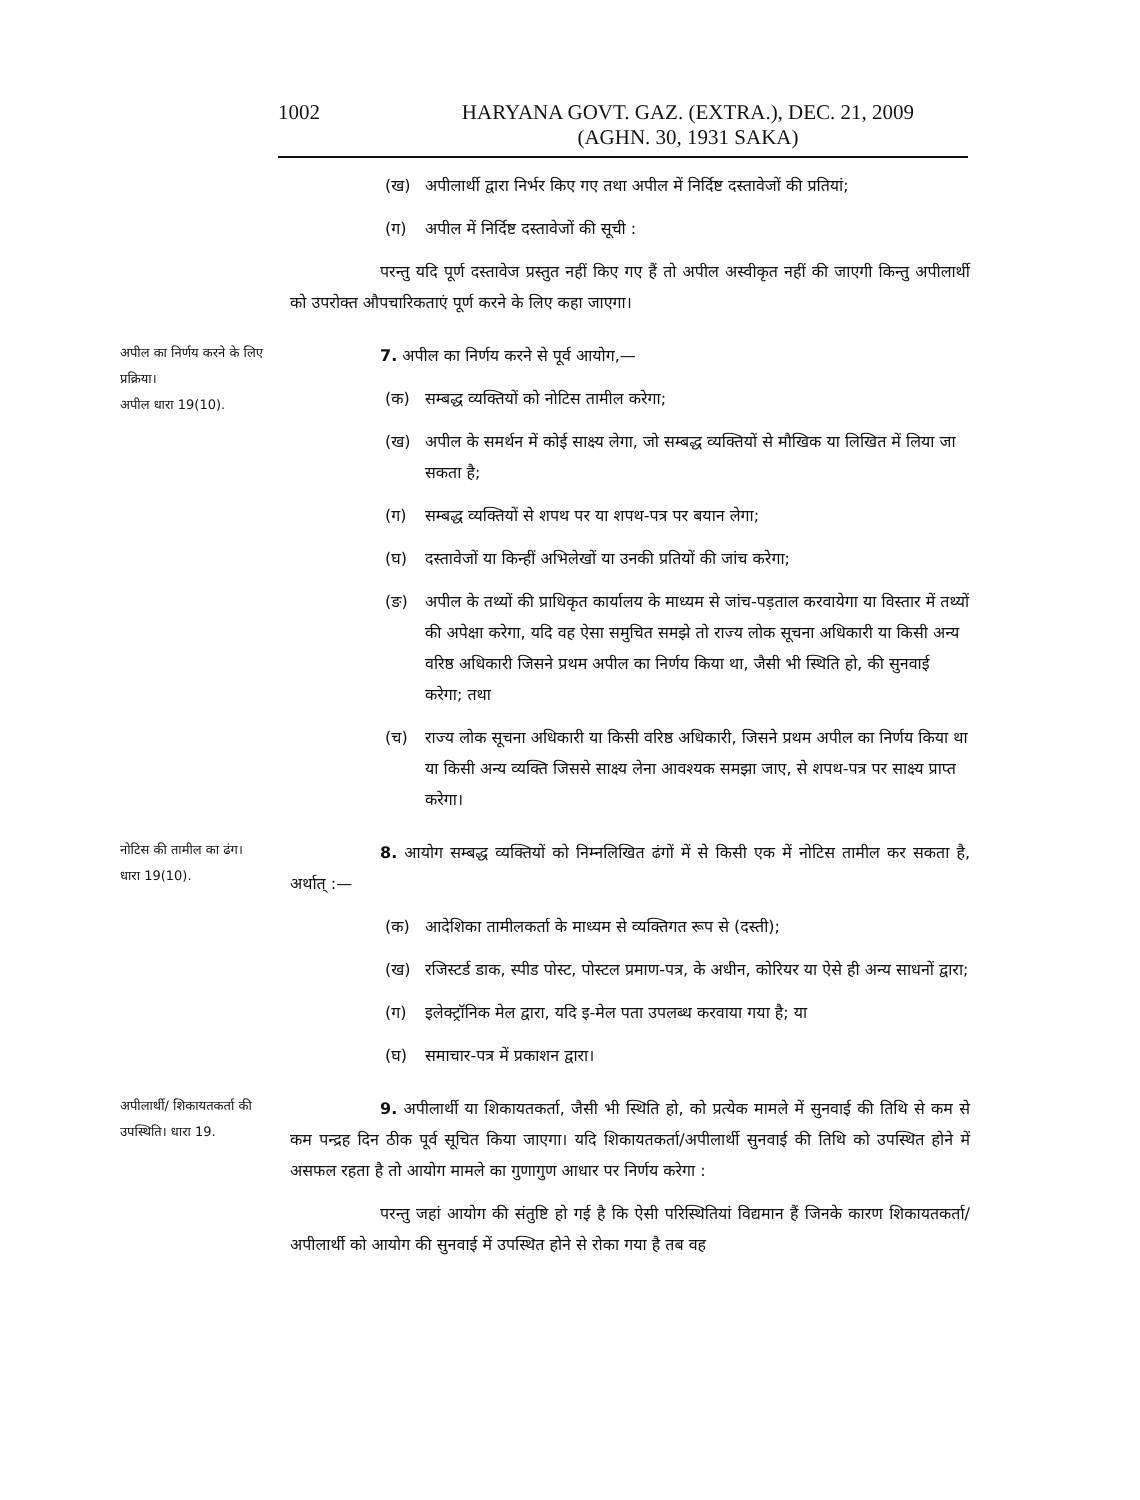1002 HARYANA GOVT. GAZ. (EXTRA.), DEC. 21, 2009
(AGHN. 30, 1931 SAKA)
(ख) अपीलार्थी द्वारा निर्भर किए गए तथा अपील में निर्दिष्ट दस्तावेजों की प्रतियां;
(ग) अपील में निर्दिष्ट दस्तावेजों की सूची :
परन्तु यदि पूर्ण दस्तावेज प्रस्तुत नहीं किए गए हैं तो अपील अस्वीकृत नहीं की जाएगी किन्तु अपीलार्थी को उपरोक्त औपचारिकताएं पूर्ण करने के लिए कहा जाएगा।
अपील का निर्णय करने के लिए प्रक्रिया।
अपील धारा 19(10).
7. अपील का निर्णय करने से पूर्व आयोग,—
(क) सम्बद्ध व्यक्तियों को नोटिस तामील करेगा;
(ख) अपील के समर्थन में कोई साक्ष्य लेगा, जो सम्बद्ध व्यक्तियों से मौखिक या लिखित में लिया जा सकता है;
(ग) सम्बद्ध व्यक्तियों से शपथ पर या शपथ-पत्र पर बयान लेगा;
(घ) दस्तावेजों या किन्हीं अभिलेखों या उनकी प्रतियों की जांच करेगा;
(ङ) अपील के तथ्यों की प्राधिकृत कार्यालय के माध्यम से जांच-पड़ताल करवायेगा या विस्तार में तथ्यों की अपेक्षा करेगा, यदि वह ऐसा समुचित समझे तो राज्य लोक सूचना अधिकारी या किसी अन्य वरिष्ठ अधिकारी जिसने प्रथम अपील का निर्णय किया था, जैसी भी स्थिति हो, की सुनवाई करेगा; तथा
(च) राज्य लोक सूचना अधिकारी या किसी वरिष्ठ अधिकारी, जिसने प्रथम अपील का निर्णय किया था या किसी अन्य व्यक्ति जिससे साक्ष्य लेना आवश्यक समझा जाए, से शपथ-पत्र पर साक्ष्य प्राप्त करेगा।
नोटिस की तामील का ढंग।
धारा 19(10).
8. आयोग सम्बद्ध व्यक्तियों को निम्नलिखित ढंगों में से किसी एक में नोटिस तामील कर सकता है, अर्थात् :—
(क) आदेशिका तामीलकर्ता के माध्यम से व्यक्तिगत रूप से (दस्ती);
(ख) रजिस्टर्ड डाक, स्पीड पोस्ट, पोस्टल प्रमाण-पत्र, के अधीन, कोरियर या ऐसे ही अन्य साधनों द्वारा;
(ग) इलेक्ट्रॉनिक मेल द्वारा, यदि इ-मेल पता उपलब्ध करवाया गया है; या
(घ) समाचार-पत्र में प्रकाशन द्वारा।
अपीलार्थी/ शिकायतकर्ता की उपस्थिति। धारा 19.
9. अपीलार्थी या शिकायतकर्ता, जैसी भी स्थिति हो, को प्रत्येक मामले में सुनवाई की तिथि से कम से कम पन्द्रह दिन ठीक पूर्व सूचित किया जाएगा। यदि शिकायतकर्ता/अपीलार्थी सुनवाई की तिथि को उपस्थित होने में असफल रहता है तो आयोग मामले का गुणागुण आधार पर निर्णय करेगा :
परन्तु जहां आयोग की संतुष्टि हो गई है कि ऐसी परिस्थितियां विद्यमान हैं जिनके कारण शिकायतकर्ता/अपीलार्थी को आयोग की सुनवाई में उपस्थित होने से रोका गया है तब वह